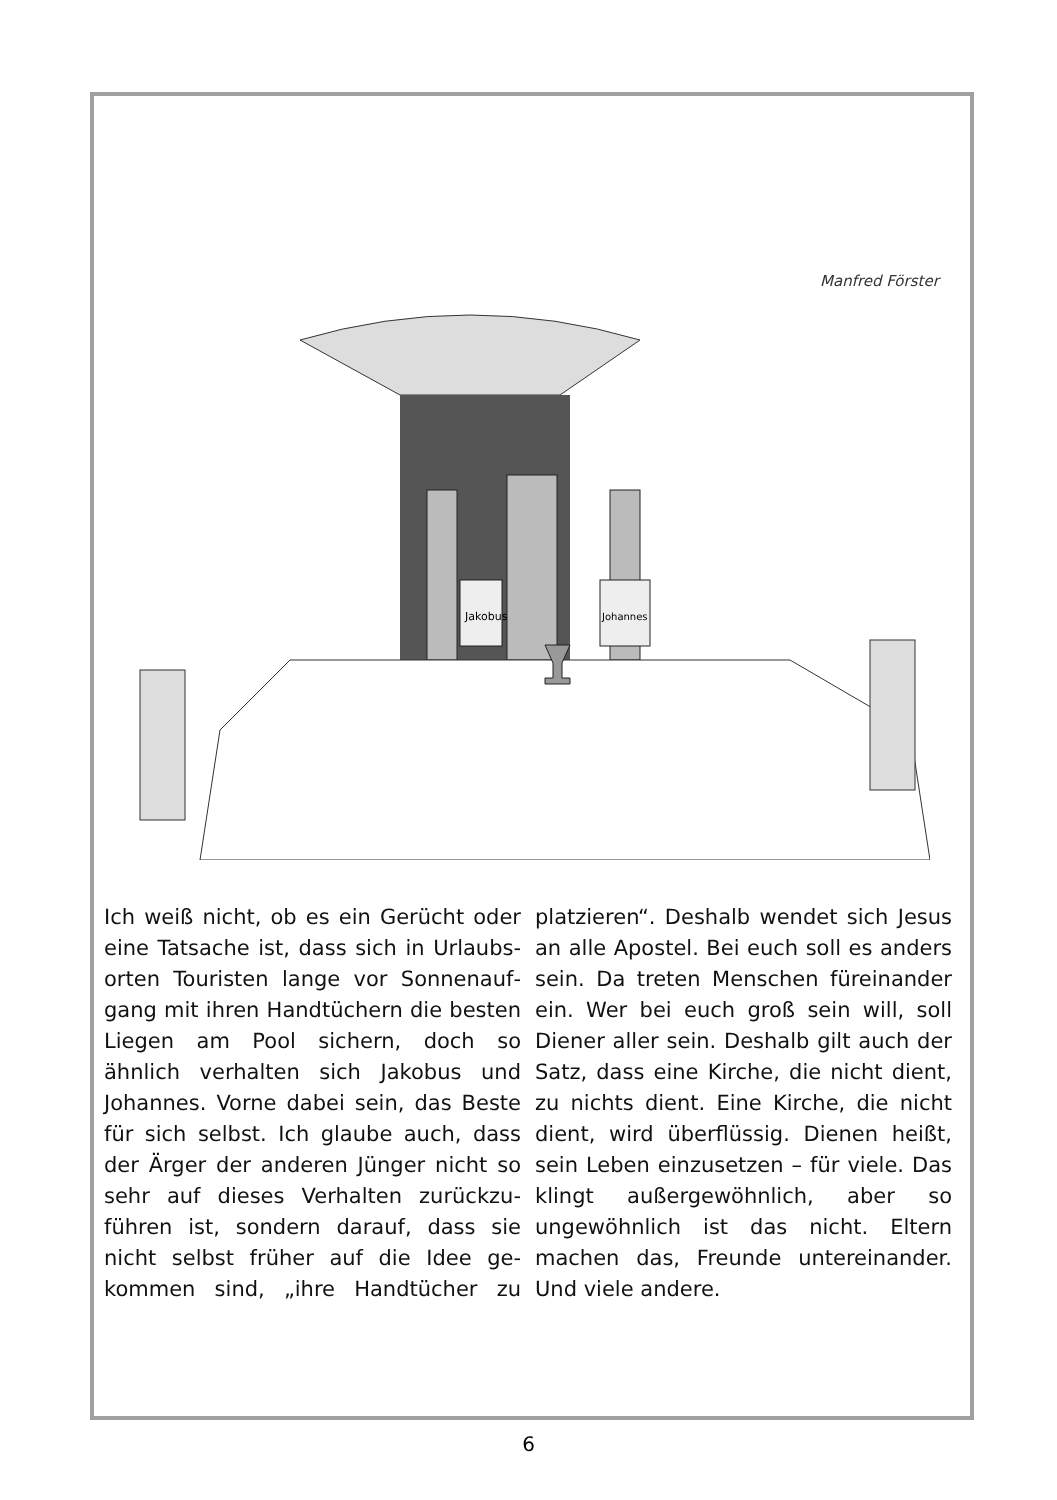Manfred Förster
Jakobus
Johannes
Ich weiß nicht, ob es ein Gerücht oder eine Tatsache ist, dass sich in Urlaubs­orten Touristen lange vor Sonnenauf­gang mit ihren Handtüchern die bes­ten Liegen am Pool sichern, doch so ähnlich verhalten sich Jakobus und Johannes. Vorne dabei sein, das Beste für sich selbst. Ich glaube auch, dass der Ärger der anderen Jünger nicht so sehr auf dieses Verhalten zurückzu­führen ist, sondern darauf, dass sie nicht selbst früher auf die Idee ge­kommen sind, „ihre Handtücher zu platzieren“. Deshalb wendet sich Je­sus an alle Apostel. Bei euch soll es anders sein. Da treten Menschen für­einander ein. Wer bei euch groß sein will, soll Diener aller sein. Deshalb gilt auch der Satz, dass eine Kirche, die nicht dient, zu nichts dient. Eine Kir­che, die nicht dient, wird überflüssig. Dienen heißt, sein Leben einzusetzen – für viele. Das klingt außergewöhn­lich, aber so ungewöhnlich ist das nicht. Eltern machen das, Freunde untereinander. Und viele andere.
6